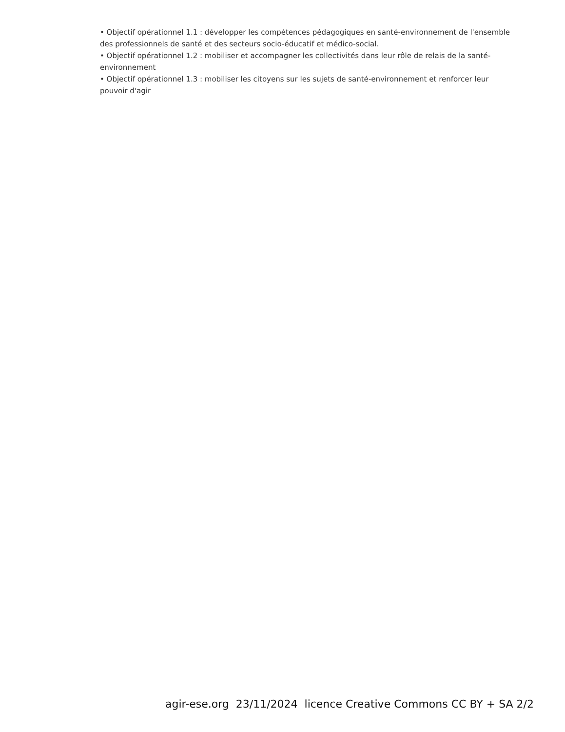• Objectif opérationnel 1.1 : développer les compétences pédagogiques en santé-environnement de l'ensemble des professionnels de santé et des secteurs socio-éducatif et médico-social.
• Objectif opérationnel 1.2 : mobiliser et accompagner les collectivités dans leur rôle de relais de la santé-environnement
• Objectif opérationnel 1.3 : mobiliser les citoyens sur les sujets de santé-environnement et renforcer leur pouvoir d'agir
agir-ese.org 23/11/2024 licence Creative Commons CC BY + SA 2/2